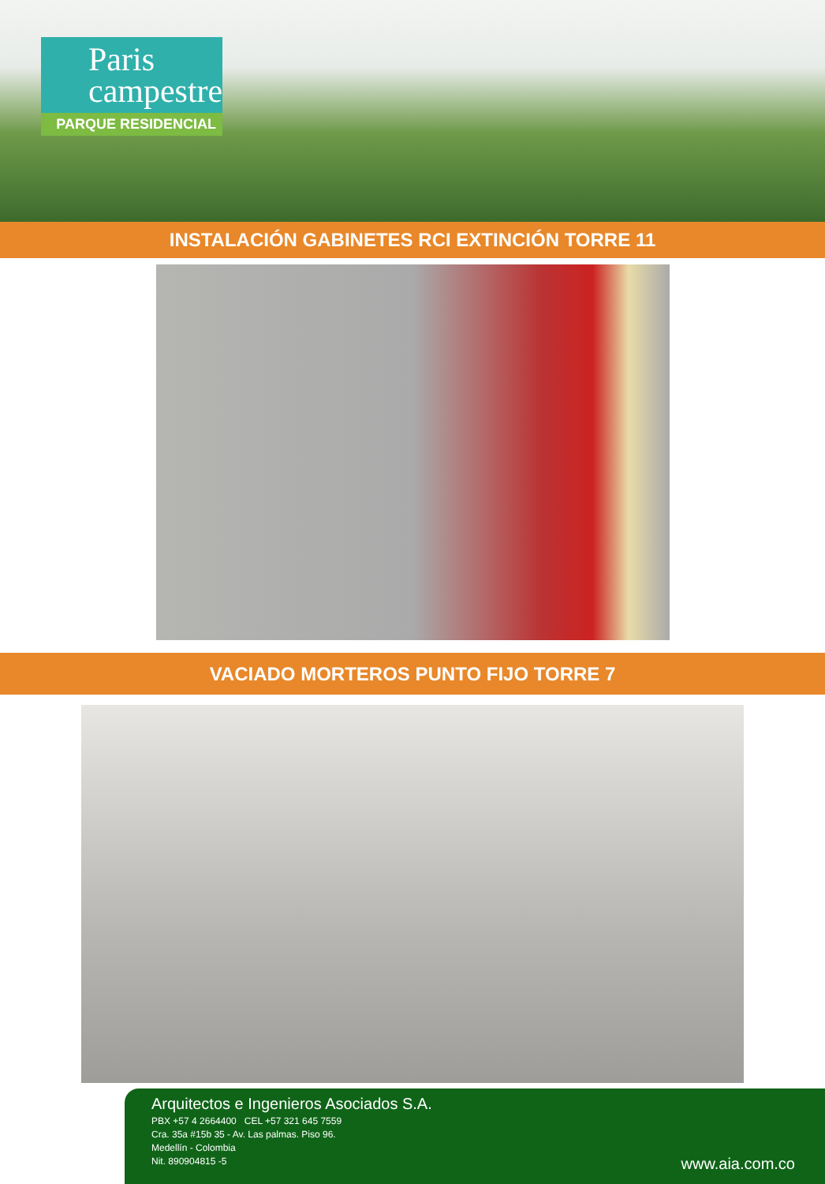Paris campestre
PARQUE RESIDENCIAL
INSTALACIÓN GABINETES RCI EXTINCIÓN TORRE 11
VACIADO MORTEROS PUNTO FIJO TORRE 7
Arquitectos e Ingenieros Asociados S.A.
PBX +57 4 2664400 CEL +57 321 645 7559
Cra. 35a #15b 35 - Av. Las palmas. Piso 96.
Medellín - Colombia
Nit. 890904815 -5
www.aia.com.co